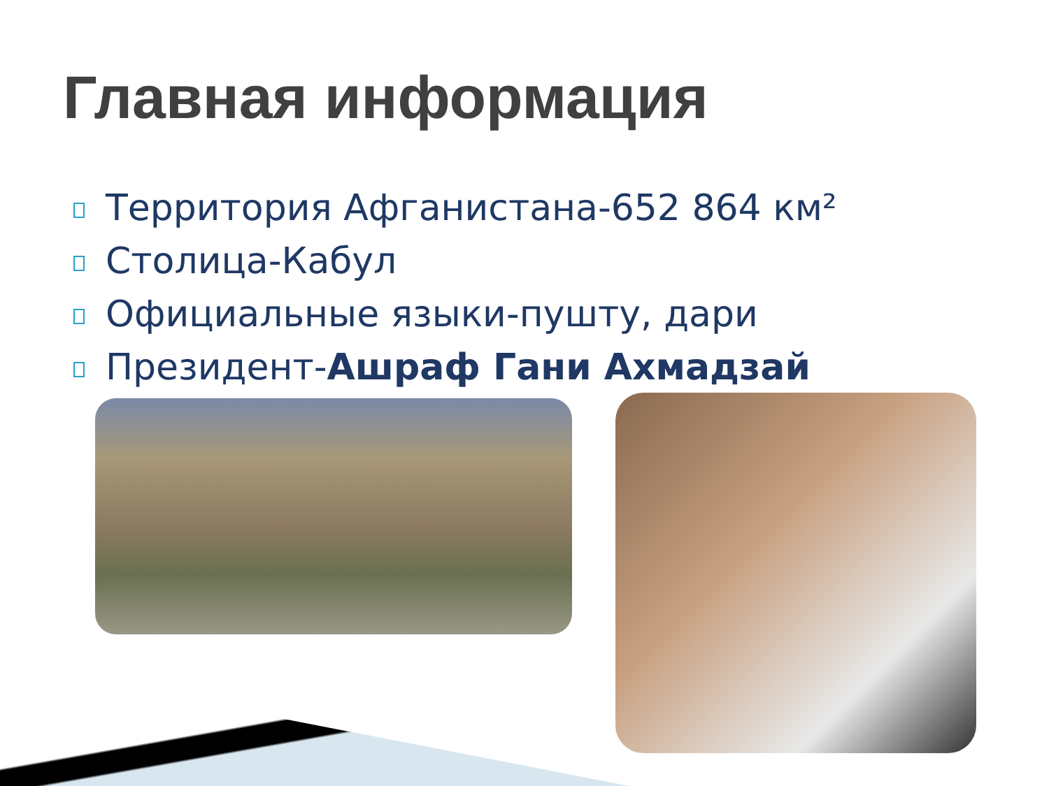Главная информация
Территория Афганистана-652 864 км²
Столица-Кабул
Официальные языки-пушту, дари
Президент-Ашраф Гани Ахмадзай